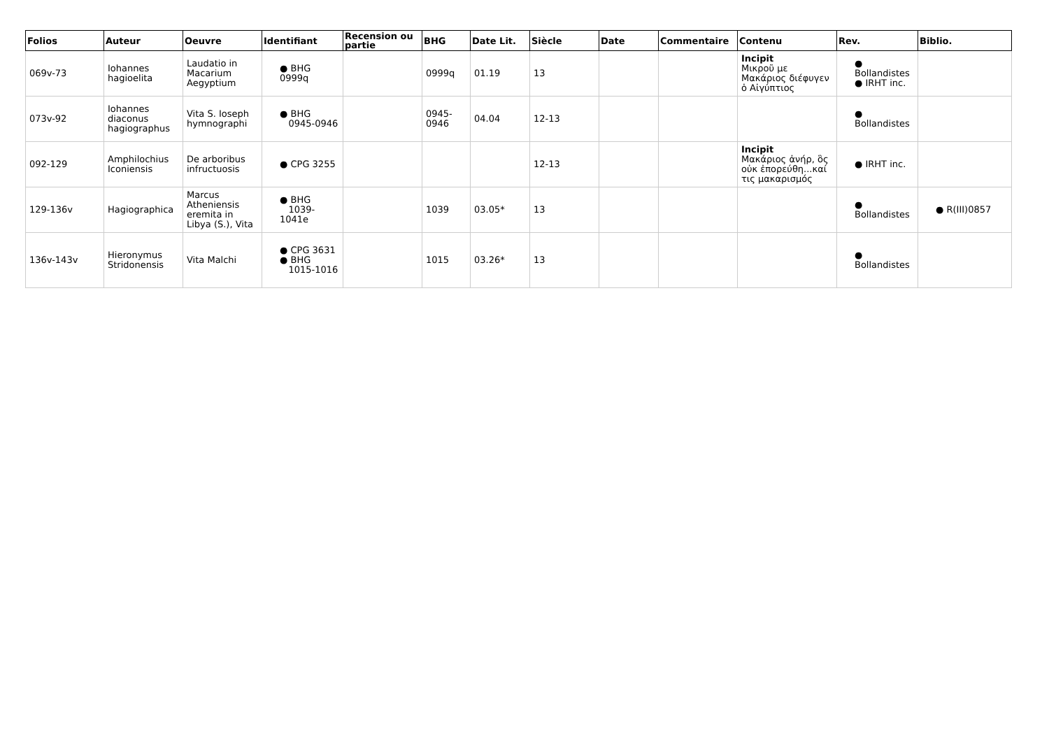| Folios | Auteur | Oeuvre | Identifiant | Recension ou partie | BHG | Date Lit. | Siècle | Date | Commentaire | Contenu | Rev. | Biblio. |
| --- | --- | --- | --- | --- | --- | --- | --- | --- | --- | --- | --- | --- |
| 069v-73 | Iohannes hagioelita | Laudatio in Macarium Aegyptium | ● BHG 0999q | | 0999q | 01.19 | 13 | | | Incipit Μικροῦ με Μακάριος διέφυγεν ὁ Αἰγύπτιος | ● Bollandistes ● IRHT inc. | |
| 073v-92 | Iohannes diaconus hagiographus | Vita S. Ioseph hymnographi | ● BHG 0945-0946 | | 0945-0946 | 04.04 | 12-13 | | | | ● Bollandistes | |
| 092-129 | Amphilochius Iconiensis | De arboribus infructuosis | ● CPG 3255 | | | | 12-13 | | | Incipit Μακάριος ἀνήρ, ὃς οὐκ ἐπορεύθη...καί τις μακαρισμός | ● IRHT inc. | |
| 129-136v | Hagiographica | Marcus Atheniensis eremita in Libya (S.), Vita | ● BHG 1039-1041e | | 1039 | 03.05* | 13 | | | | ● Bollandistes | ● R(III)0857 |
| 136v-143v | Hieronymus Stridonensis | Vita Malchi | ● CPG 3631 ● BHG 1015-1016 | | 1015 | 03.26* | 13 | | | | ● Bollandistes | |